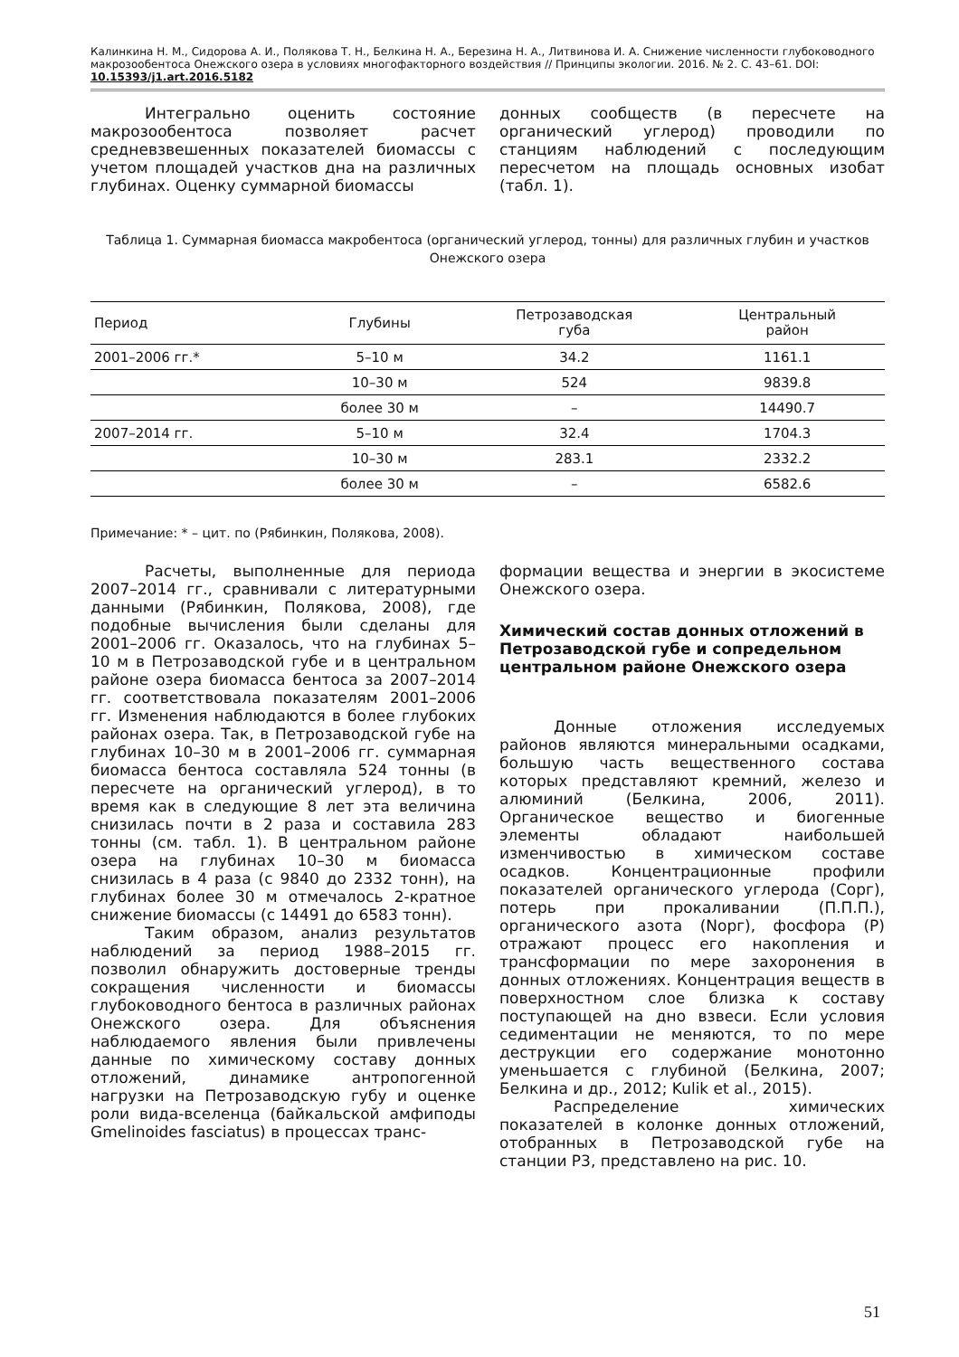Калинкина Н. М., Сидорова А. И., Полякова Т. Н., Белкина Н. А., Березина Н. А., Литвинова И. А. Снижение численности глубоководного макрозообентоса Онежского озера в условиях многофакторного воздействия // Принципы экологии. 2016. № 2. С. 43–61. DOI: 10.15393/j1.art.2016.5182
Интегрально оценить состояние макрозообентоса позволяет расчет средневзвешенных показателей биомассы с учетом площадей участков дна на различных глубинах. Оценку суммарной биомассы
донных сообществ (в пересчете на органический углерод) проводили по станциям наблюдений с последующим пересчетом на площадь основных изобат (табл. 1).
Таблица 1. Суммарная биомасса макробентоса (органический углерод, тонны) для различных глубин и участков Онежского озера
| Период | Глубины | Петрозаводская губа | Центральный район |
| --- | --- | --- | --- |
| 2001–2006 гг.* | 5–10 м | 34.2 | 1161.1 |
| | 10–30 м | 524 | 9839.8 |
| | более 30 м | – | 14490.7 |
| 2007–2014 гг. | 5–10 м | 32.4 | 1704.3 |
| | 10–30 м | 283.1 | 2332.2 |
| | более 30 м | – | 6582.6 |
Примечание: * – цит. по (Рябинкин, Полякова, 2008).
Расчеты, выполненные для периода 2007–2014 гг., сравнивали с литературными данными (Рябинкин, Полякова, 2008), где подобные вычисления были сделаны для 2001–2006 гг. Оказалось, что на глубинах 5–10 м в Петрозаводской губе и в центральном районе озера биомасса бентоса за 2007–2014 гг. соответствовала показателям 2001–2006 гг. Изменения наблюдаются в более глубоких районах озера. Так, в Петрозаводской губе на глубинах 10–30 м в 2001–2006 гг. суммарная биомасса бентоса составляла 524 тонны (в пересчете на органический углерод), в то время как в следующие 8 лет эта величина снизилась почти в 2 раза и составила 283 тонны (см. табл. 1). В центральном районе озера на глубинах 10–30 м биомасса снизилась в 4 раза (с 9840 до 2332 тонн), на глубинах более 30 м отмечалось 2-кратное снижение биомассы (с 14491 до 6583 тонн).
Таким образом, анализ результатов наблюдений за период 1988–2015 гг. позволил обнаружить достоверные тренды сокращения численности и биомассы глубоководного бентоса в различных районах Онежского озера. Для объяснения наблюдаемого явления были привлечены данные по химическому составу донных отложений, динамике антропогенной нагрузки на Петрозаводскую губу и оценке роли вида-вселенца (байкальской амфиподы Gmelinoides fasciatus) в процессах транс-
формации вещества и энергии в экосистеме Онежского озера.
Химический состав донных отложений в Петрозаводской губе и сопредельном центральном районе Онежского озера
Донные отложения исследуемых районов являются минеральными осадками, большую часть вещественного состава которых представляют кремний, железо и алюминий (Белкина, 2006, 2011). Органическое вещество и биогенные элементы обладают наибольшей изменчивостью в химическом составе осадков. Концентрационные профили показателей органического углерода (Сорг), потерь при прокаливании (П.П.П.), органического азота (Nорг), фосфора (Р) отражают процесс его накопления и трансформации по мере захоронения в донных отложениях. Концентрация веществ в поверхностном слое близка к составу поступающей на дно взвеси. Если условия седиментации не меняются, то по мере деструкции его содержание монотонно уменьшается с глубиной (Белкина, 2007; Белкина и др., 2012; Kulik et al., 2015).
Распределение химических показателей в колонке донных отложений, отобранных в Петрозаводской губе на станции Р3, представлено на рис. 10.
51